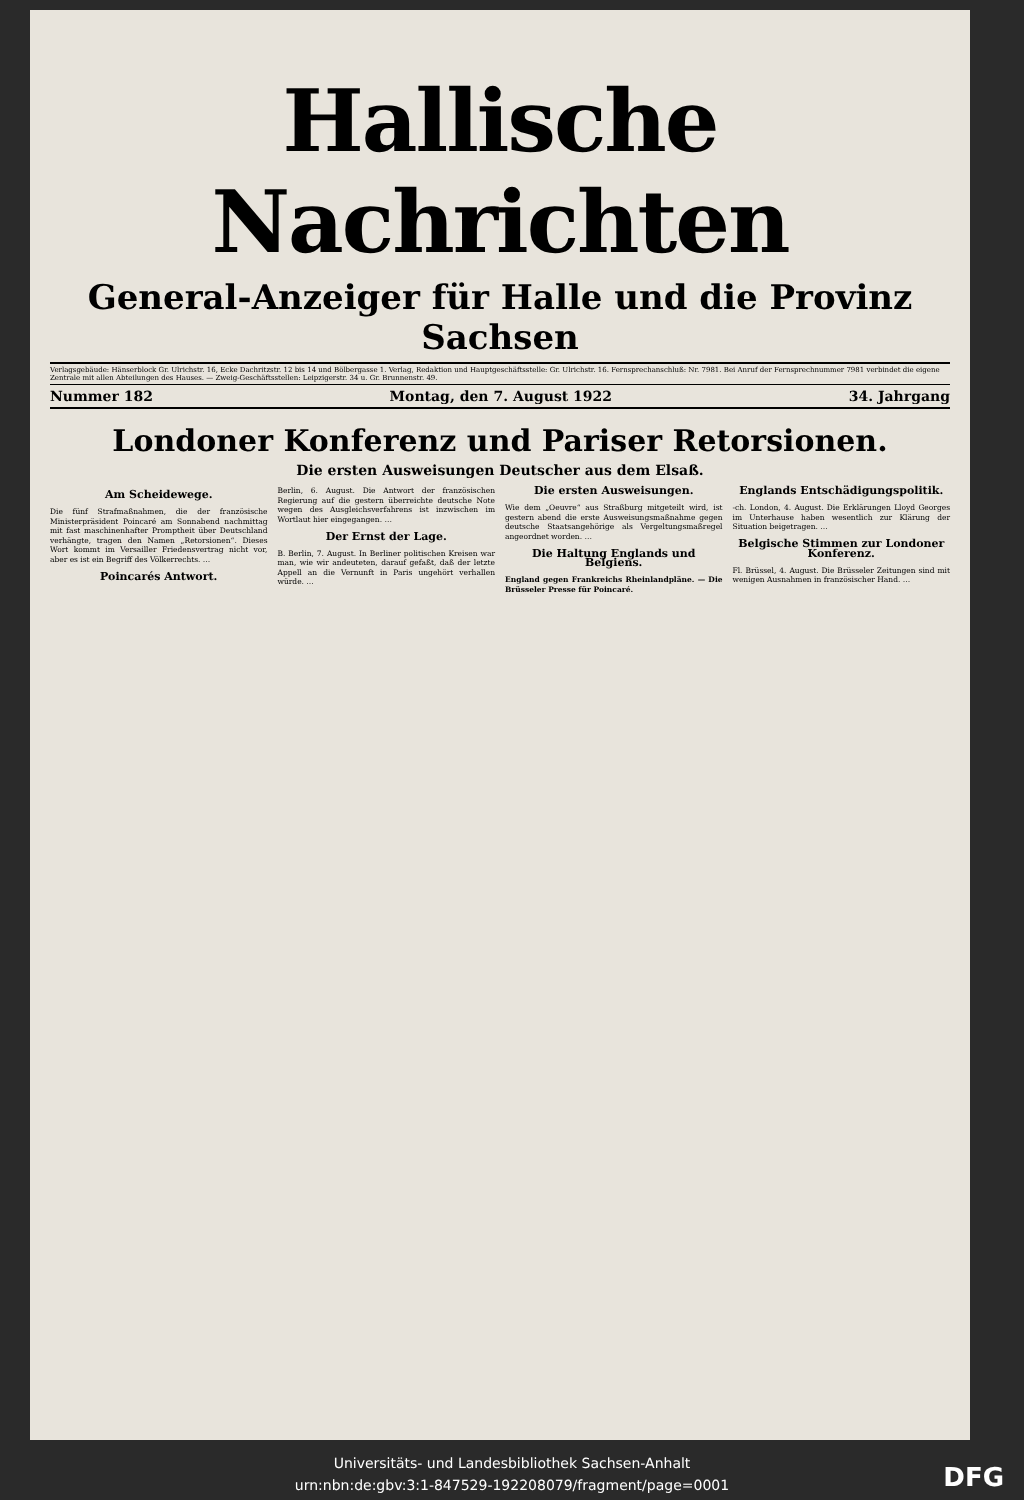Hallische Nachrichten
General-Anzeiger für Halle und die Provinz Sachsen
Verlagsgebäude: Hänserblock Gr. Ulrichstr. 16, Ecke Dachritzstr. 12 bis 14 und Bölbergasse 1. Verlag, Redaktion und Hauptgeschäftsstelle: Gr. Ulrichstr. 16. Fernsprechanschluß: Nr. 7981. Bei Anruf der Fernsprechnummer 7981 verbindet die eigene Zentrale mit allen Abteilungen des Hauses. — Zweig-Geschäftsstellen: Leipzigerstr. 34 u. Gr. Brunnenstr. 49.
Nummer 182 Montag, den 7. August 1922 34. Jahrgang
Londoner Konferenz und Pariser Retorsionen.
Die ersten Ausweisungen Deutscher aus dem Elsaß.
Am Scheidewege.
Die fünf Strafmaßnahmen, die der französische Ministerpräsident Poincaré am Sonnabend nachmittag mit fast maschinenhafter Promptheit über Deutschland verhängte, tragen den Namen „Retorsionen“. Dieses Wort kommt im Versailler Friedensvertrag nicht vor, aber es ist ein Begriff des Völkerrechts. …
Poincarés Antwort.
Berlin, 6. August. Die Antwort der französischen Regierung auf die gestern überreichte deutsche Note wegen des Ausgleichsverfahrens ist inzwischen im Wortlaut hier eingegangen. …
Der Ernst der Lage.
B. Berlin, 7. August. In Berliner politischen Kreisen war man, wie wir andeuteten, darauf gefaßt, daß der letzte Appell an die Vernunft in Paris ungehört verhallen würde. …
Die ersten Ausweisungen.
Wie dem „Oeuvre“ aus Straßburg mitgeteilt wird, ist gestern abend die erste Ausweisungsmaßnahme gegen deutsche Staatsangehörige als Vergeltungsmaßregel angeordnet worden. …
Die Haltung Englands und Belgiens.
England gegen Frankreichs Rheinlandpläne. — Die Brüsseler Presse für Poincaré.
Englands Entschädigungspolitik.
-ch. London, 4. August. Die Erklärungen Lloyd Georges im Unterhause haben wesentlich zur Klärung der Situation beigetragen. …
Belgische Stimmen zur Londoner Konferenz.
Fl. Brüssel, 4. August. Die Brüsseler Zeitungen sind mit wenigen Ausnahmen in französischer Hand. …
Universitäts- und Landesbibliothek Sachsen-Anhalt
urn:nbn:de:gbv:3:1-847529-192208079/fragment/page=0001
DFG